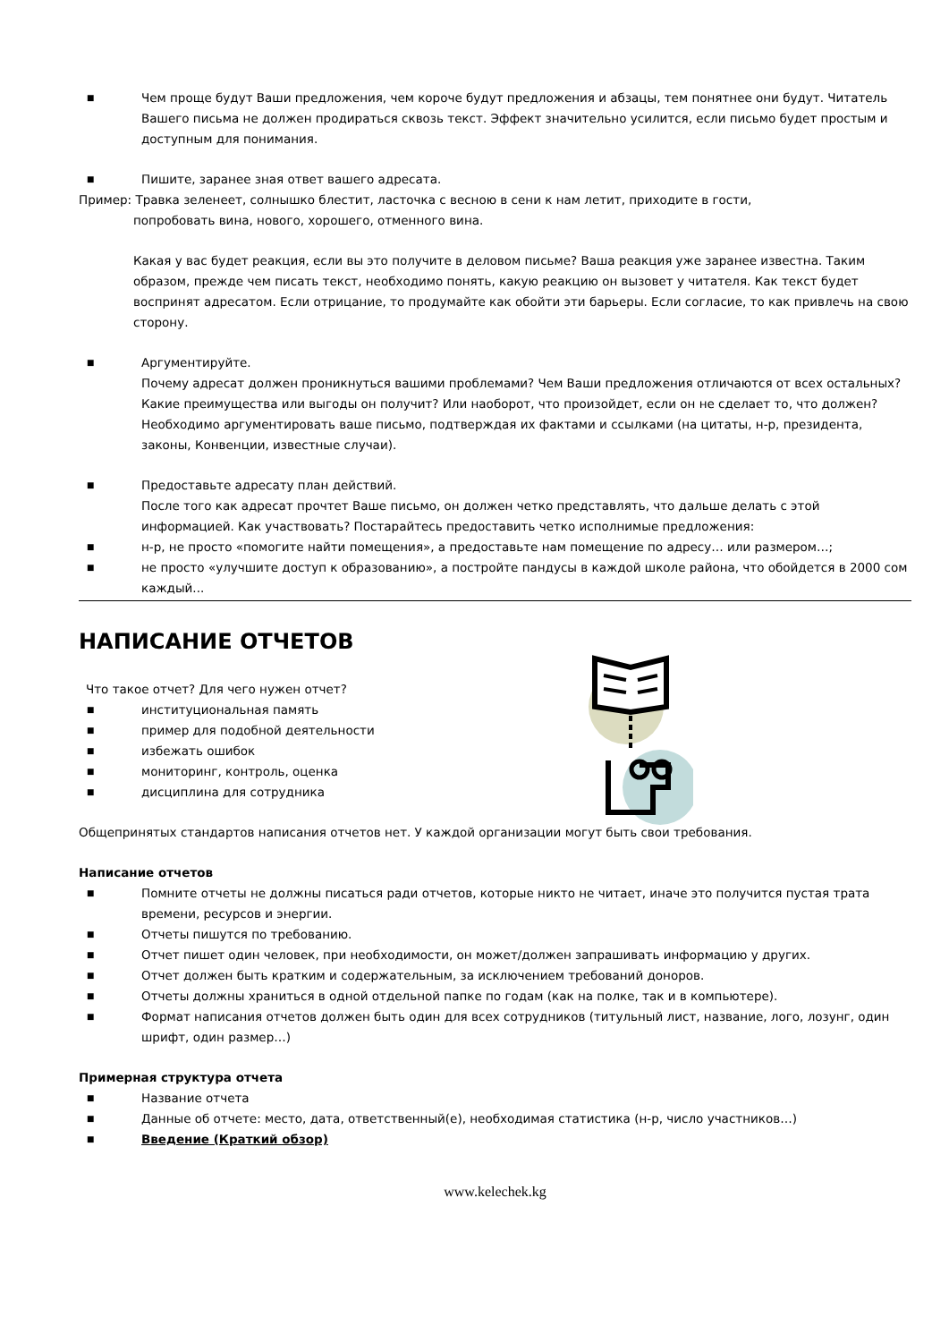■ Чем проще будут Ваши предложения, чем короче будут предложения и абзацы, тем понятнее они будут. Читатель Вашего письма не должен продираться сквозь текст. Эффект значительно усилится, если письмо будет простым и доступным для понимания.
■ Пишите, заранее зная ответ вашего адресата.
Пример: Травка зеленеет, солнышко блестит, ласточка с весною в сени к нам летит, приходите в гости,
попробовать вина, нового, хорошего, отменного вина.
Какая у вас будет реакция, если вы это получите в деловом письме? Ваша реакция уже заранее известна. Таким образом, прежде чем писать текст, необходимо понять, какую реакцию он вызовет у читателя. Как текст будет воспринят адресатом. Если отрицание, то продумайте как обойти эти барьеры. Если согласие, то как привлечь на свою сторону.
■ Аргументируйте.
Почему адресат должен проникнуться вашими проблемами? Чем Ваши предложения отличаются от всех остальных? Какие преимущества или выгоды он получит? Или наоборот, что произойдет, если он не сделает то, что должен? Необходимо аргументировать ваше письмо, подтверждая их фактами и ссылками (на цитаты, н-р, президента, законы, Конвенции, известные случаи).
■ Предоставьте адресату план действий.
После того как адресат прочтет Ваше письмо, он должен четко представлять, что дальше делать с этой информацией. Как участвовать? Постарайтесь предоставить четко исполнимые предложения:
■ н-р, не просто «помогите найти помещения», а предоставьте нам помещение по адресу… или размером…;
■ не просто «улучшите доступ к образованию», а постройте пандусы в каждой школе района, что обойдется в 2000 сом каждый...
НАПИСАНИЕ ОТЧЕТОВ
Что такое отчет? Для чего нужен отчет?
■ институциональная память
■ пример для подобной деятельности
■ избежать ошибок
■ мониторинг, контроль, оценка
■ дисциплина для сотрудника
Общепринятых стандартов написания отчетов нет. У каждой организации могут быть свои требования.
Написание отчетов
■ Помните отчеты не должны писаться ради отчетов, которые никто не читает, иначе это получится пустая трата времени, ресурсов и энергии.
■ Отчеты пишутся по требованию.
■ Отчет пишет один человек, при необходимости, он может/должен запрашивать информацию у других.
■ Отчет должен быть кратким и содержательным, за исключением требований доноров.
■ Отчеты должны храниться в одной отдельной папке по годам (как на полке, так и в компьютере).
■ Формат написания отчетов должен быть один для всех сотрудников (титульный лист, название, лого, лозунг, один шрифт, один размер…)
Примерная структура отчета
■ Название отчета
■ Данные об отчете: место, дата, ответственный(е), необходимая статистика (н-р, число участников…)
■ Введение (Краткий обзор)
www.kelechek.kg